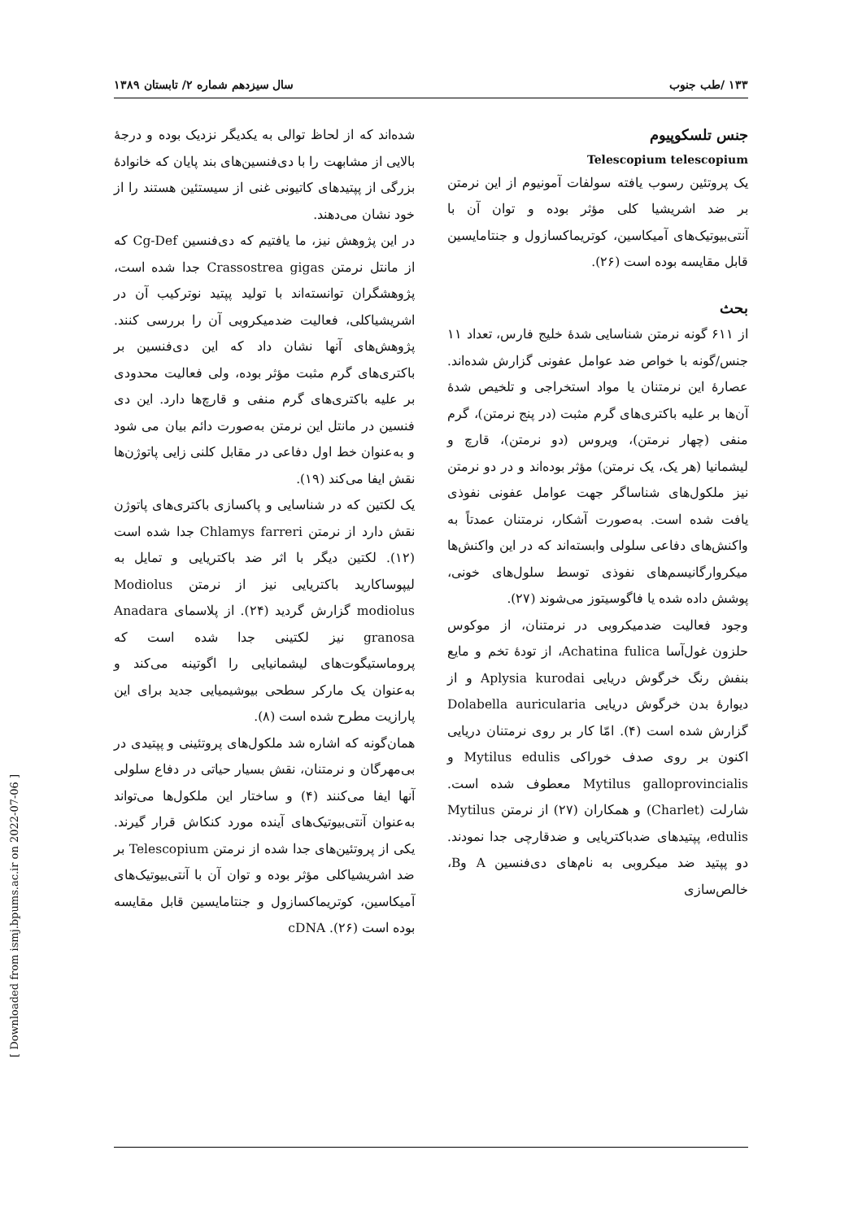۱۳۳ /طب جنوب سال سیزدهم شماره ۲/ تابستان ۱۳۸۹
جنس تلسکوپیوم
Telescopium telescopium
یک پروتئین رسوب یافته سولفات آمونیوم از این نرمتن بر ضد اشریشیا کلی مؤثر بوده و توان آن با آنتی‌بیوتیک‌های آمیکاسین، کوتریماکسازول و جنتامایسین قابل مقایسه بوده است (۲۶).
بحث
از ۶۱۱ گونه نرمتن شناسایی شدهٔ خلیج فارس، تعداد ۱۱ جنس/گونه با خواص ضد عوامل عفونی گزارش شده‌اند. عصارهٔ این نرمتنان یا مواد استخراجی و تلخیص شدهٔ آن‌ها بر علیه باکتری‌های گرم مثبت (در پنج نرمتن)، گرم منفی (چهار نرمتن)، ویروس (دو نرمتن)، قارچ و لیشمانیا (هر یک، یک نرمتن) مؤثر بوده‌اند و در دو نرمتن نیز ملکول‌های شناساگر جهت عوامل عفونی نفوذی یافت شده است. به‌صورت آشکار، نرمتنان عمدتاً به واکنش‌های دفاعی سلولی وابسته‌اند که در این واکنش‌ها میکروارگانیسم‌های نفوذی توسط سلول‌های خونی، پوشش داده شده یا فاگوسیتوز می‌شوند (۲۷).
وجود فعالیت ضدمیکروبی در نرمتنان، از موکوس حلزون غول‌آسا Achatina fulica، از تودهٔ تخم و مایع بنفش رنگ خرگوش دریایی Aplysia kurodai و از دیوارهٔ بدن خرگوش دریایی Dolabella auricularia گزارش شده است (۴). امّا کار بر روی نرمتنان دریایی اکنون بر روی صدف خوراکی Mytilus edulis و Mytilus galloprovincialis معطوف شده است. شارلت (Charlet) و همکاران (۲۷) از نرمتن Mytilus edulis، پپتیدهای ضدباکتریایی و ضدقارچی جدا نمودند. دو پپتید ضد میکروبی به نام‌های دی‌فنسین A وB، خالص‌سازی
شده‌اند که از لحاظ توالی به یکدیگر نزدیک بوده و درجهٔ بالایی از مشابهت را با دی‌فنسین‌های بند پایان که خانوادهٔ بزرگی از پپتیدهای کاتیونی غنی از سیستئین هستند را از خود نشان می‌دهند.
در این پژوهش نیز، ما یافتیم که دی‌فنسین Cg-Def که از مانتل نرمتن Crassostrea gigas جدا شده است، پژوهشگران توانسته‌اند با تولید پپتید نوترکیب آن در اشریشیاکلی، فعالیت ضدمیکروبی آن را بررسی کنند. پژوهش‌های آنها نشان داد که این دی‌فنسین بر باکتری‌های گرم مثبت مؤثر بوده، ولی فعالیت محدودی بر علیه باکتری‌های گرم منفی و قارچ‌ها دارد. این دی فنسین در مانتل این نرمتن به‌صورت دائم بیان می شود و به‌عنوان خط اول دفاعی در مقابل کلنی زایی پاتوژن‌ها نقش ایفا می‌کند (۱۹).
یک لکتین که در شناسایی و پاکسازی باکتری‌های پاتوژن نقش دارد از نرمتن Chlamys farreri جدا شده است (۱۲). لکتین دیگر با اثر ضد باکتریایی و تمایل به لیپوساکارید باکتریایی نیز از نرمتن Modiolus modiolus گزارش گردید (۲۴). از پلاسمای Anadara granosa نیز لکتینی جدا شده است که پروماستیگوت‌های لیشمانیایی را اگوتینه می‌کند و به‌عنوان یک مارکر سطحی بیوشیمیایی جدید برای این پارازیت مطرح شده است (۸).
همان‌گونه که اشاره شد ملکول‌های پروتئینی و پپتیدی در بی‌مهرگان و نرمتنان، نقش بسیار حیاتی در دفاع سلولی آنها ایفا می‌کنند (۴) و ساختار این ملکول‌ها می‌تواند به‌عنوان آنتی‌بیوتیک‌های آینده مورد کنکاش قرار گیرند. یکی از پروتئین‌های جدا شده از نرمتن Telescopium بر ضد اشریشیاکلی مؤثر بوده و توان آن با آنتی‌بیوتیک‌های آمیکاسین، کوتریماکسازول و جنتامایسین قابل مقایسه بوده است (۲۶). cDNA
[ Downloaded from ismj.bpums.ac.ir on 2022-07-06 ]